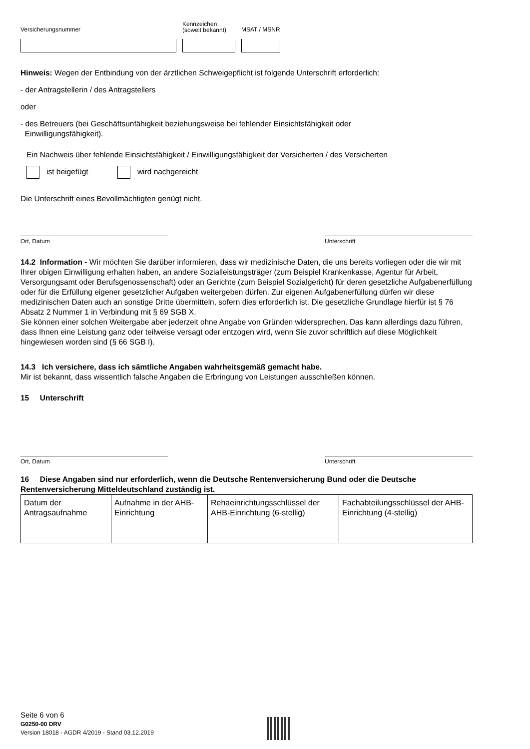Versicherungsnummer
Kennzeichen
(soweit bekannt)
MSAT / MSNR
Hinweis: Wegen der Entbindung von der ärztlichen Schweigepflicht ist folgende Unterschrift erforderlich:
- der Antragstellerin / des Antragstellers
oder
- des Betreuers (bei Geschäftsunfähigkeit beziehungsweise bei fehlender Einsichtsfähigkeit oder
Einwilligungsfähigkeit).
Ein Nachweis über fehlende Einsichtsfähigkeit / Einwilligungsfähigkeit der Versicherten / des Versicherten
ist beigefügt wird nachgereicht
Die Unterschrift eines Bevollmächtigten genügt nicht.
Ort, Datum Unterschrift
14.2 Information - Wir möchten Sie darüber informieren, dass wir medizinische Daten, die uns bereits vorliegen oder die wir mit Ihrer obigen Einwilligung erhalten haben, an andere Sozialleistungsträger (zum Beispiel Krankenkasse, Agentur für Arbeit, Versorgungsamt oder Berufsgenossenschaft) oder an Gerichte (zum Beispiel Sozialgericht) für deren gesetzliche Aufgabenerfüllung oder für die Erfüllung eigener gesetzlicher Aufgaben weitergeben dürfen. Zur eigenen Aufgabenerfüllung dürfen wir diese medizinischen Daten auch an sonstige Dritte übermitteln, sofern dies erforderlich ist. Die gesetzliche Grundlage hierfür ist § 76 Absatz 2 Nummer 1 in Verbindung mit § 69 SGB X.
Sie können einer solchen Weitergabe aber jederzeit ohne Angabe von Gründen widersprechen. Das kann allerdings dazu führen, dass Ihnen eine Leistung ganz oder teilweise versagt oder entzogen wird, wenn Sie zuvor schriftlich auf diese Möglichkeit hingewiesen worden sind (§ 66 SGB I).
14.3 Ich versichere, dass ich sämtliche Angaben wahrheitsgemäß gemacht habe.
Mir ist bekannt, dass wissentlich falsche Angaben die Erbringung von Leistungen ausschließen können.
15 Unterschrift
Ort, Datum Unterschrift
16 Diese Angaben sind nur erforderlich, wenn die Deutsche Rentenversicherung Bund oder die Deutsche Rentenversicherung Mitteldeutschland zuständig ist.
| Datum der Antragsaufnahme | Aufnahme in der AHB-Einrichtung | Rehaeinrichtungsschlüssel der AHB-Einrichtung (6-stellig) | Fachabteilungsschlüssel der AHB-Einrichtung (4-stellig) |
Seite 6 von 6
G0250-00 DRV
Version 18018 - AGDR 4/2019 - Stand 03.12.2019